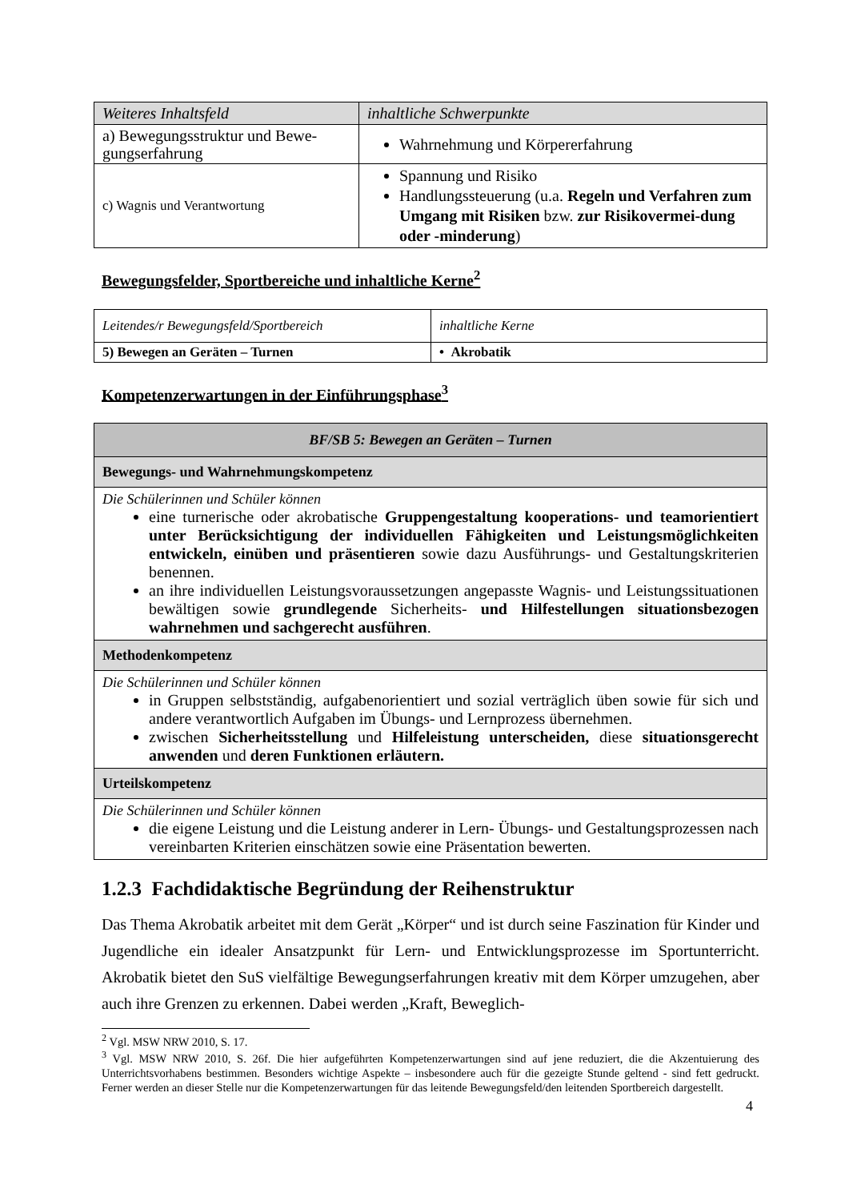| Weiteres Inhaltsfeld | inhaltliche Schwerpunkte |
| a) Bewegungsstruktur und Bewe-gungserfahrung | Wahrnehmung und Körpererfahrung |
| c) Wagnis und Verantwortung | Spannung und Risiko Handlungssteuerung (u.a. Regeln und Verfahren zum Umgang mit Risiken bzw. zur Risikovermei-dung oder -minderung ) |
Bewegungsfelder, Sportbereiche und inhaltliche Kerne<sup>2</sup>
| Leitendes/r Bewegungsfeld/Sportbereich | inhaltliche Kerne |
| 5) Bewegen an Geräten – Turnen | • Akrobatik |
Kompetenzerwartungen in der Einführungsphase<sup>3</sup>
| BF/SB 5: Bewegen an Geräten – Turnen |
| Bewegungs- und Wahrnehmungskompetenz |
| Die Schülerinnen und Schüler können eine turnerische oder akrobatische Gruppengestaltung kooperations- und teamorientiert unter Berücksichtigung der individuellen Fähigkeiten und Leistungsmöglichkeiten entwickeln, einüben und präsentieren sowie dazu Ausführungs- und Gestaltungskriterien benennen. an ihre individuellen Leistungsvoraussetzungen angepasste Wagnis- und Leistungssituationen bewältigen sowie grundlegende Sicherheits- und Hilfestellungen situationsbezogen wahrnehmen und sachgerecht ausführen . |
| Methodenkompetenz |
| Die Schülerinnen und Schüler können in Gruppen selbstständig, aufgabenorientiert und sozial verträglich üben sowie für sich und andere verantwortlich Aufgaben im Übungs- und Lernprozess übernehmen. zwischen Sicherheitsstellung und Hilfeleistung unterscheiden, diese situationsgerecht anwenden und deren Funktionen erläutern. |
| Urteilskompetenz |
| Die Schülerinnen und Schüler können die eigene Leistung und die Leistung anderer in Lern- Übungs- und Gestaltungsprozessen nach vereinbarten Kriterien einschätzen sowie eine Präsentation bewerten. |
1.2.3 Fachdidaktische Begründung der Reihenstruktur
Das Thema Akrobatik arbeitet mit dem Gerät „Körper“ und ist durch seine Faszination für Kinder und Jugendliche ein idealer Ansatzpunkt für Lern- und Entwicklungsprozesse im Sportunterricht. Akrobatik bietet den SuS vielfältige Bewegungserfahrungen kreativ mit dem Körper umzugehen, aber auch ihre Grenzen zu erkennen. Dabei werden „Kraft, Beweglich-
<sup>2</sup> Vgl. MSW NRW 2010, S. 17.
<sup>3</sup> Vgl. MSW NRW 2010, S. 26f. Die hier aufgeführten Kompetenzerwartungen sind auf jene reduziert, die die Akzentuierung des Unterrichtsvorhabens bestimmen. Besonders wichtige Aspekte – insbesondere auch für die gezeigte Stunde geltend - sind fett gedruckt. Ferner werden an dieser Stelle nur die Kompetenzerwartungen für das leitende Bewegungsfeld/den leitenden Sportbereich dargestellt.
4